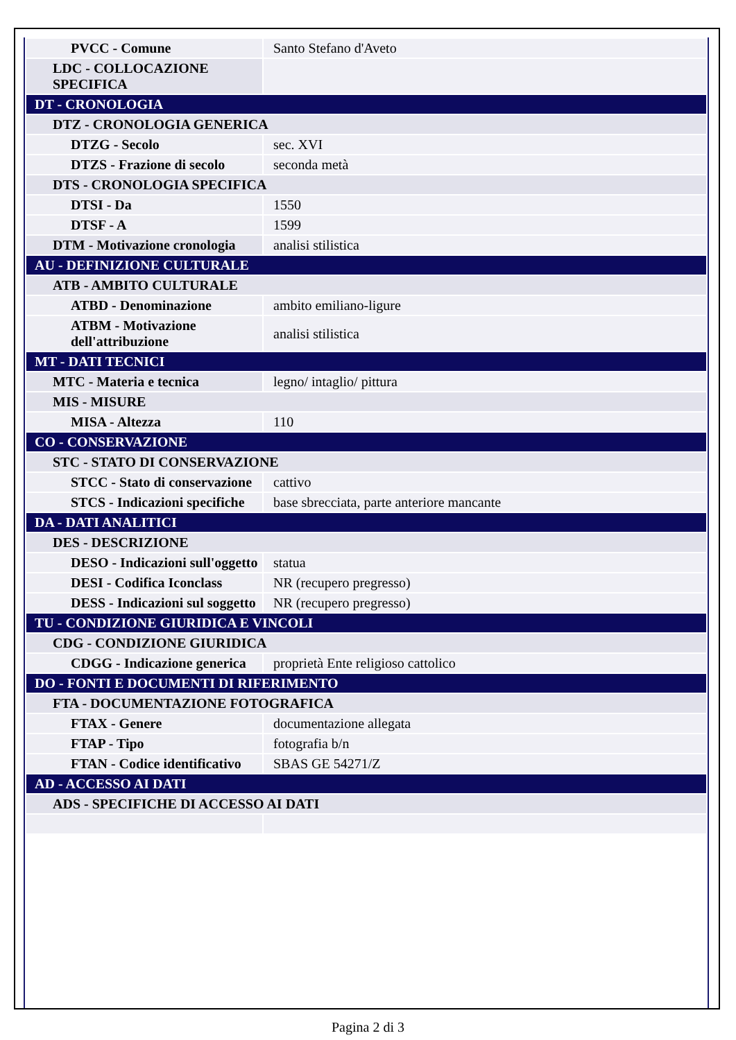| PVCC - Comune | Santo Stefano d'Aveto |
| LDC - COLLOCAZIONE SPECIFICA | |
| DT - CRONOLOGIA | |
| DTZ - CRONOLOGIA GENERICA | |
| DTZG - Secolo | sec. XVI |
| DTZS - Frazione di secolo | seconda metà |
| DTS - CRONOLOGIA SPECIFICA | |
| DTSI - Da | 1550 |
| DTSF - A | 1599 |
| DTM - Motivazione cronologia | analisi stilistica |
| AU - DEFINIZIONE CULTURALE | |
| ATB - AMBITO CULTURALE | |
| ATBD - Denominazione | ambito emiliano-ligure |
| ATBM - Motivazione dell'attribuzione | analisi stilistica |
| MT - DATI TECNICI | |
| MTC - Materia e tecnica | legno/ intaglio/ pittura |
| MIS - MISURE | |
| MISA - Altezza | 110 |
| CO - CONSERVAZIONE | |
| STC - STATO DI CONSERVAZIONE | |
| STCC - Stato di conservazione | cattivo |
| STCS - Indicazioni specifiche | base sbrecciata, parte anteriore mancante |
| DA - DATI ANALITICI | |
| DES - DESCRIZIONE | |
| DESO - Indicazioni sull'oggetto | statua |
| DESI - Codifica Iconclass | NR (recupero pregresso) |
| DESS - Indicazioni sul soggetto | NR (recupero pregresso) |
| TU - CONDIZIONE GIURIDICA E VINCOLI | |
| CDG - CONDIZIONE GIURIDICA | |
| CDGG - Indicazione generica | proprietà Ente religioso cattolico |
| DO - FONTI E DOCUMENTI DI RIFERIMENTO | |
| FTA - DOCUMENTAZIONE FOTOGRAFICA | |
| FTAX - Genere | documentazione allegata |
| FTAP - Tipo | fotografia b/n |
| FTAN - Codice identificativo | SBAS GE 54271/Z |
| AD - ACCESSO AI DATI | |
| ADS - SPECIFICHE DI ACCESSO AI DATI | |
Pagina 2 di 3